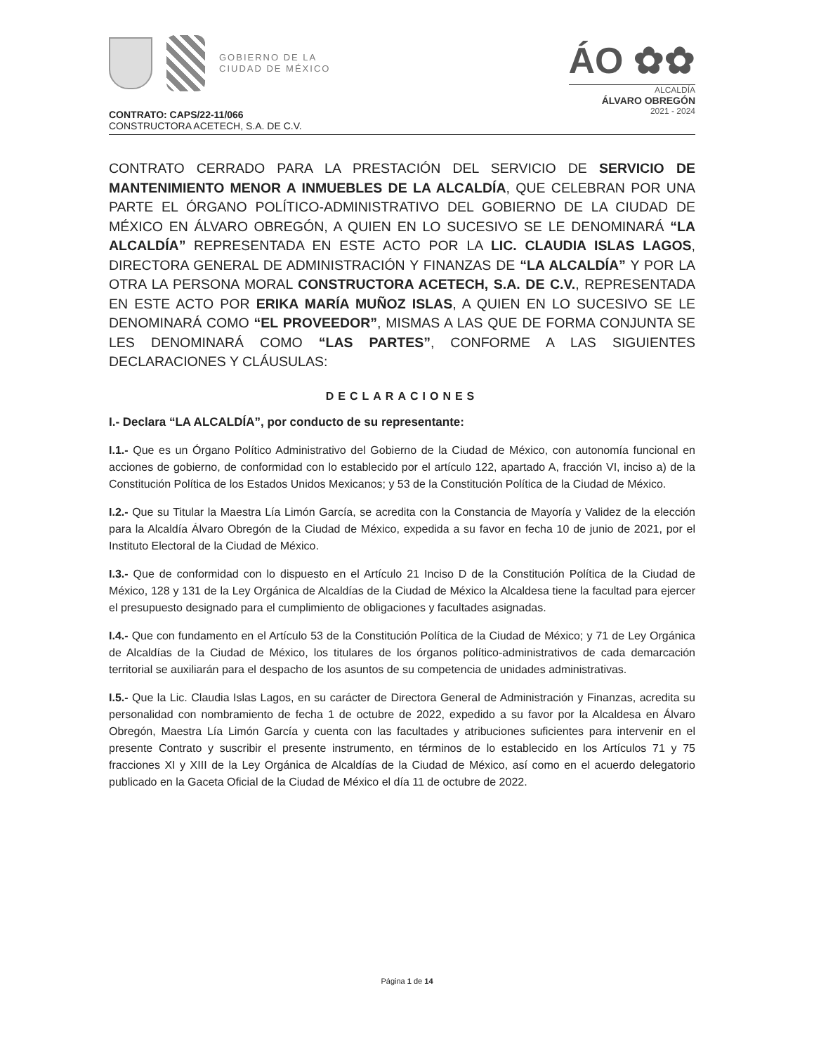GOBIERNO DE LA
CIUDAD DE MÉXICO
ÁO ✿✿
ALCALDÍA
ÁLVARO OBREGÓN
2021 - 2024
CONTRATO: CAPS/22-11/066
CONSTRUCTORA ACETECH, S.A. DE C.V.
CONTRATO CERRADO PARA LA PRESTACIÓN DEL SERVICIO DE SERVICIO DE MANTENIMIENTO MENOR A INMUEBLES DE LA ALCALDÍA, QUE CELEBRAN POR UNA PARTE EL ÓRGANO POLÍTICO-ADMINISTRATIVO DEL GOBIERNO DE LA CIUDAD DE MÉXICO EN ÁLVARO OBREGÓN, A QUIEN EN LO SUCESIVO SE LE DENOMINARÁ “LA ALCALDÍA” REPRESENTADA EN ESTE ACTO POR LA LIC. CLAUDIA ISLAS LAGOS, DIRECTORA GENERAL DE ADMINISTRACIÓN Y FINANZAS DE “LA ALCALDÍA” Y POR LA OTRA LA PERSONA MORAL CONSTRUCTORA ACETECH, S.A. DE C.V., REPRESENTADA EN ESTE ACTO POR ERIKA MARÍA MUÑOZ ISLAS, A QUIEN EN LO SUCESIVO SE LE DENOMINARÁ COMO “EL PROVEEDOR”, MISMAS A LAS QUE DE FORMA CONJUNTA SE LES DENOMINARÁ COMO “LAS PARTES”, CONFORME A LAS SIGUIENTES DECLARACIONES Y CLÁUSULAS:
DECLARACIONES
I.- Declara “LA ALCALDÍA”, por conducto de su representante:
I.1.- Que es un Órgano Político Administrativo del Gobierno de la Ciudad de México, con autonomía funcional en acciones de gobierno, de conformidad con lo establecido por el artículo 122, apartado A, fracción VI, inciso a) de la Constitución Política de los Estados Unidos Mexicanos; y 53 de la Constitución Política de la Ciudad de México.
I.2.- Que su Titular la Maestra Lía Limón García, se acredita con la Constancia de Mayoría y Validez de la elección para la Alcaldía Álvaro Obregón de la Ciudad de México, expedida a su favor en fecha 10 de junio de 2021, por el Instituto Electoral de la Ciudad de México.
I.3.- Que de conformidad con lo dispuesto en el Artículo 21 Inciso D de la Constitución Política de la Ciudad de México, 128 y 131 de la Ley Orgánica de Alcaldías de la Ciudad de México la Alcaldesa tiene la facultad para ejercer el presupuesto designado para el cumplimiento de obligaciones y facultades asignadas.
I.4.- Que con fundamento en el Artículo 53 de la Constitución Política de la Ciudad de México; y 71 de Ley Orgánica de Alcaldías de la Ciudad de México, los titulares de los órganos político-administrativos de cada demarcación territorial se auxiliarán para el despacho de los asuntos de su competencia de unidades administrativas.
I.5.- Que la Lic. Claudia Islas Lagos, en su carácter de Directora General de Administración y Finanzas, acredita su personalidad con nombramiento de fecha 1 de octubre de 2022, expedido a su favor por la Alcaldesa en Álvaro Obregón, Maestra Lía Limón García y cuenta con las facultades y atribuciones suficientes para intervenir en el presente Contrato y suscribir el presente instrumento, en términos de lo establecido en los Artículos 71 y 75 fracciones XI y XIII de la Ley Orgánica de Alcaldías de la Ciudad de México, así como en el acuerdo delegatorio publicado en la Gaceta Oficial de la Ciudad de México el día 11 de octubre de 2022.
Página 1 de 14